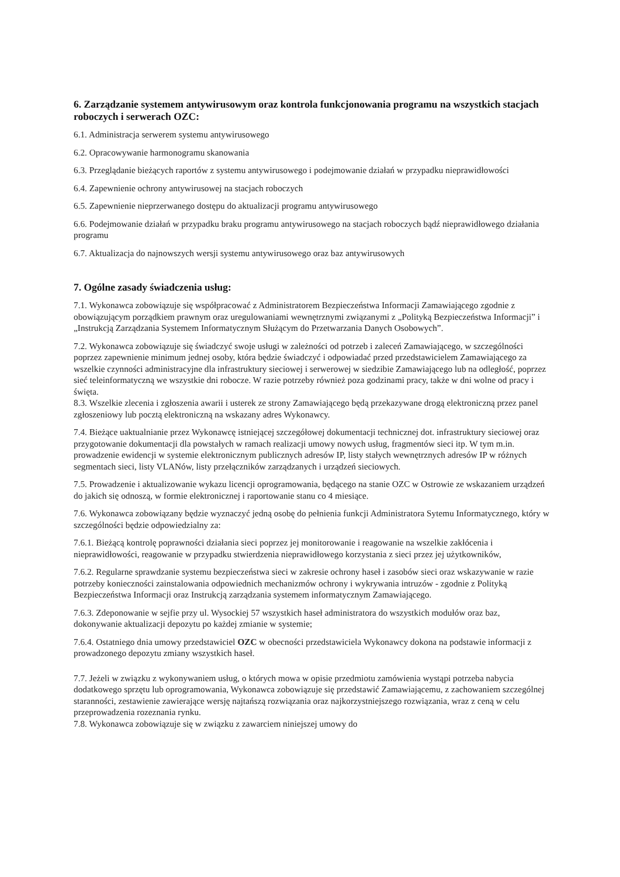6. Zarządzanie systemem antywirusowym oraz kontrola funkcjonowania programu na wszystkich stacjach roboczych i serwerach OZC:
6.1. Administracja serwerem systemu antywirusowego
6.2. Opracowywanie harmonogramu skanowania
6.3. Przeglądanie bieżących raportów z systemu antywirusowego i podejmowanie działań w przypadku nieprawidłowości
6.4. Zapewnienie ochrony antywirusowej na stacjach roboczych
6.5. Zapewnienie nieprzerwanego dostępu do aktualizacji programu antywirusowego
6.6. Podejmowanie działań w przypadku braku programu antywirusowego na stacjach roboczych bądź nieprawidłowego działania programu
6.7. Aktualizacja do najnowszych wersji systemu antywirusowego oraz baz antywirusowych
7. Ogólne zasady świadczenia usług:
7.1. Wykonawca zobowiązuje się współpracować z Administratorem Bezpieczeństwa Informacji Zamawiającego zgodnie z obowiązującym porządkiem prawnym oraz uregulowaniami wewnętrznymi związanymi z „Polityką Bezpieczeństwa Informacji” i „Instrukcją Zarządzania Systemem Informatycznym Służącym do Przetwarzania Danych Osobowych”.
7.2. Wykonawca zobowiązuje się świadczyć swoje usługi w zależności od potrzeb i zaleceń Zamawiającego, w szczególności poprzez zapewnienie minimum jednej osoby, która będzie świadczyć i odpowiadać przed przedstawicielem Zamawiającego za wszelkie czynności administracyjne dla infrastruktury sieciowej i serwerowej w siedzibie Zamawiającego lub na odległość, poprzez sieć teleinformatyczną we wszystkie dni robocze. W razie potrzeby również poza godzinami pracy, także w dni wolne od pracy i święta.
8.3. Wszelkie zlecenia i zgłoszenia awarii i usterek ze strony Zamawiającego będą przekazywane drogą elektroniczną przez panel zgłoszeniowy lub pocztą elektroniczną na wskazany adres Wykonawcy.
7.4. Bieżące uaktualnianie przez Wykonawcę istniejącej szczegółowej dokumentacji technicznej dot. infrastruktury sieciowej oraz przygotowanie dokumentacji dla powstałych w ramach realizacji umowy nowych usług, fragmentów sieci itp. W tym m.in. prowadzenie ewidencji w systemie elektronicznym publicznych adresów IP, listy stałych wewnętrznych adresów IP w różnych segmentach sieci, listy VLANów, listy przełączników zarządzanych i urządzeń sieciowych.
7.5. Prowadzenie i aktualizowanie wykazu licencji oprogramowania, będącego na stanie OZC w Ostrowie ze wskazaniem urządzeń do jakich się odnoszą, w formie elektronicznej i raportowanie stanu co 4 miesiące.
7.6. Wykonawca zobowiązany będzie wyznaczyć jedną osobę do pełnienia funkcji Administratora Sytemu Informatycznego, który w szczególności będzie odpowiedzialny za:
7.6.1. Bieżącą kontrolę poprawności działania sieci poprzez jej monitorowanie i reagowanie na wszelkie zakłócenia i nieprawidłowości, reagowanie w przypadku stwierdzenia nieprawidłowego korzystania z sieci przez jej użytkowników,
7.6.2. Regularne sprawdzanie systemu bezpieczeństwa sieci w zakresie ochrony haseł i zasobów sieci oraz wskazywanie w razie potrzeby konieczności zainstalowania odpowiednich mechanizmów ochrony i wykrywania intruzów - zgodnie z Polityką Bezpieczeństwa Informacji oraz Instrukcją zarządzania systemem informatycznym Zamawiającego.
7.6.3. Zdeponowanie w sejfie przy ul. Wysockiej 57 wszystkich haseł administratora do wszystkich modułów oraz baz, dokonywanie aktualizacji depozytu po każdej zmianie w systemie;
7.6.4. Ostatniego dnia umowy przedstawiciel OZC w obecności przedstawiciela Wykonawcy dokona na podstawie informacji z prowadzonego depozytu zmiany wszystkich haseł.
7.7. Jeżeli w związku z wykonywaniem usług, o których mowa w opisie przedmiotu zamówienia wystąpi potrzeba nabycia dodatkowego sprzętu lub oprogramowania, Wykonawca zobowiązuje się przedstawić Zamawiającemu, z zachowaniem szczególnej staranności, zestawienie zawierające wersję najtańszą rozwiązania oraz najkorzystniejszego rozwiązania, wraz z ceną w celu przeprowadzenia rozeznania rynku.
7.8. Wykonawca zobowiązuje się w związku z zawarciem niniejszej umowy do